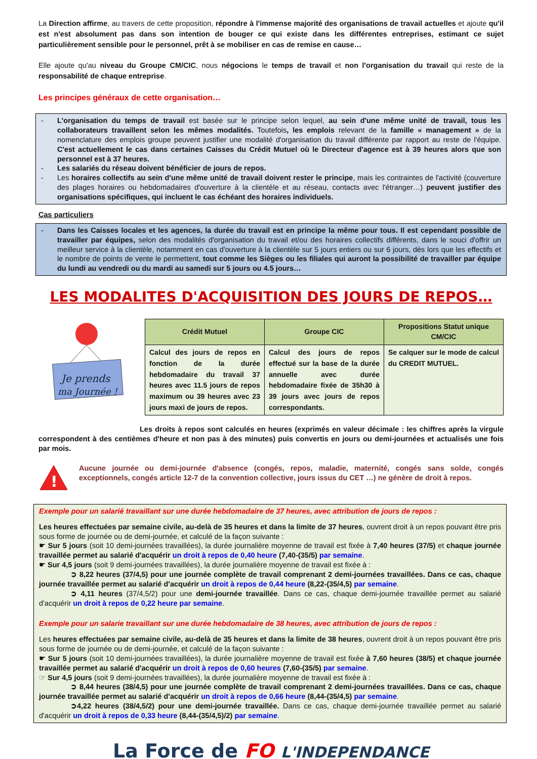La Direction affirme, au travers de cette proposition, répondre à l'immense majorité des organisations de travail actuelles et ajoute qu'il est n'est absolument pas dans son intention de bouger ce qui existe dans les différentes entreprises, estimant ce sujet particulièrement sensible pour le personnel, prêt à se mobiliser en cas de remise en cause…
Elle ajoute qu'au niveau du Groupe CM/CIC, nous négocions le temps de travail et non l'organisation du travail qui reste de la responsabilité de chaque entreprise.
Les principes généraux de cette organisation…
- L'organisation du temps de travail est basée sur le principe selon lequel, au sein d'une même unité de travail, tous les collaborateurs travaillent selon les mêmes modalités. Toutefois, les emplois relevant de la famille « management » de la nomenclature des emplois groupe peuvent justifier une modalité d'organisation du travail différente par rapport au reste de l'équipe. C'est actuellement le cas dans certaines Caisses du Crédit Mutuel où le Directeur d'agence est à 39 heures alors que son personnel est à 37 heures.
- Les salariés du réseau doivent bénéficier de jours de repos.
- Les horaires collectifs au sein d'une même unité de travail doivent rester le principe, mais les contraintes de l'activité (couverture des plages horaires ou hebdomadaires d'ouverture à la clientèle et au réseau, contacts avec l'étranger…) peuvent justifier des organisations spécifiques, qui incluent le cas échéant des horaires individuels.
Cas particuliers
- Dans les Caisses locales et les agences, la durée du travail est en principe la même pour tous. Il est cependant possible de travailler par équipes, selon des modalités d'organisation du travail et/ou des horaires collectifs différents, dans le souci d'offrir un meilleur service à la clientèle, notamment en cas d'ouverture à la clientèle sur 5 jours entiers ou sur 6 jours, dès lors que les effectifs et le nombre de points de vente le permettent, tout comme les Sièges ou les filiales qui auront la possibilité de travailler par équipe du lundi au vendredi ou du mardi au samedi sur 5 jours ou 4.5 jours…
LES MODALITES D'ACQUISITION DES JOURS DE REPOS…
Je prends
ma Journée !
| Crédit Mutuel | Groupe CIC | Propositions Statut unique CM/CIC |
| --- | --- | --- |
| Calcul des jours de repos en fonction de la durée hebdomadaire du travail 37 heures avec 11.5 jours de repos maximum ou 39 heures avec 23 jours maxi de jours de repos. | Calcul des jours de repos effectué sur la base de la durée annuelle avec durée hebdomadaire fixée de 35h30 à 39 jours avec jours de repos correspondants. | Se calquer sur le mode de calcul du CREDIT MUTUEL. |
Les droits à repos sont calculés en heures (exprimés en valeur décimale : les chiffres après la virgule correspondent à des centièmes d'heure et non pas à des minutes) puis convertis en jours ou demi-journées et actualisés une fois par mois.
!
Aucune journée ou demi-journée d'absence (congés, repos, maladie, maternité, congés sans solde, congés exceptionnels, congés article 12-7 de la convention collective, jours issus du CET …) ne génère de droit à repos.
Exemple pour un salarié travaillant sur une durée hebdomadaire de 37 heures, avec attribution de jours de repos :
Les heures effectuées par semaine civile, au-delà de 35 heures et dans la limite de 37 heures, ouvrent droit à un repos pouvant être pris sous forme de journée ou de demi-journée, et calculé de la façon suivante :
☛ Sur 5 jours (soit 10 demi-journées travaillées), la durée journalière moyenne de travail est fixée à 7,40 heures (37/5) et chaque journée travaillée permet au salarié d'acquérir un droit à repos de 0,40 heure (7,40-(35/5) par semaine.
☛ Sur 4,5 jours (soit 9 demi-journées travaillées), la durée journalière moyenne de travail est fixée à :
➲ 8,22 heures (37/4,5) pour une journée complète de travail comprenant 2 demi-journées travaillées. Dans ce cas, chaque journée travaillée permet au salarié d'acquérir un droit à repos de 0,44 heure (8,22-(35/4,5) par semaine.
➲ 4,11 heures (37/4,5/2) pour une demi-journée travaillée. Dans ce cas, chaque demi-journée travaillée permet au salarié d'acquérir un droit à repos de 0,22 heure par semaine.
Exemple pour un salarie travaillant sur une durée hebdomadaire de 38 heures, avec attribution de jours de repos :
Les heures effectuées par semaine civile, au-delà de 35 heures et dans la limite de 38 heures, ouvrent droit à un repos pouvant être pris sous forme de journée ou de demi-journée, et calculé de la façon suivante :
☛ Sur 5 jours (soit 10 demi-journées travaillées), la durée journalière moyenne de travail est fixée à 7,60 heures (38/5) et chaque journée travaillée permet au salarié d'acquérir un droit à repos de 0,60 heures (7,60-(35/5) par semaine.
☞ Sur 4,5 jours (soit 9 demi-journées travaillées), la durée journalière moyenne de travail est fixée à :
➲ 8,44 heures (38/4,5) pour une journée complète de travail comprenant 2 demi-journées travaillées. Dans ce cas, chaque journée travaillée permet au salarié d'acquérir un droit à repos de 0,66 heure (8,44-(35/4,5) par semaine.
➲4,22 heures (38/4,5/2) pour une demi-journée travaillée. Dans ce cas, chaque demi-journée travaillée permet au salarié d'acquérir un droit à repos de 0,33 heure (8,44-(35/4,5)/2) par semaine.
La Force de FO L'INDEPENDANCE